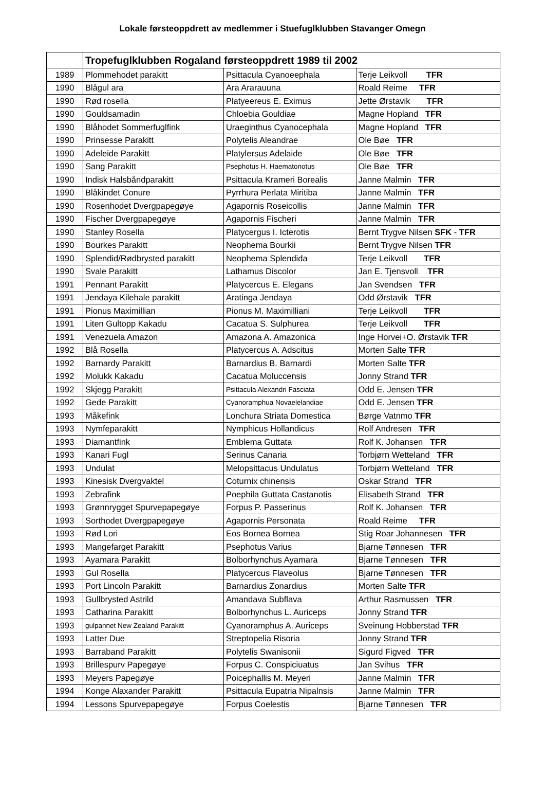Lokale førsteoppdrett av medlemmer i Stuefuglklubben Stavanger Omegn
| | Tropefuglklubben Rogaland førsteoppdrett 1989 til 2002 | | |
| --- | --- | --- | --- |
| 1989 | Plommehodet parakitt | Psittacula Cyanoeephala | Terje Leikvoll TFR |
| 1990 | Blågul ara | Ara Ararauuna | Roald Reime TFR |
| 1990 | Rød rosella | Platyeereus E. Eximus | Jette Ørstavik TFR |
| 1990 | Gouldsamadin | Chloebia Gouldiae | Magne Hopland TFR |
| 1990 | Blåhodet Sommerfuglfink | Uraeginthus Cyanocephala | Magne Hopland TFR |
| 1990 | Prinsesse Parakitt | Polytelis Aleandrae | Ole Bøe TFR |
| 1990 | Adeleide Parakitt | Platylersus Adelaide | Ole Bøe TFR |
| 1990 | Sang Parakitt | Psephotus H. Haematonotus | Ole Bøe TFR |
| 1990 | Indisk Halsbåndparakitt | Psittacula Krameri Borealis | Janne Malmin TFR |
| 1990 | Blåkindet Conure | Pyrrhura Perlata Miritiba | Janne Malmin TFR |
| 1990 | Rosenhodet Dvergpapegøye | Agapornis Roseicollis | Janne Malmin TFR |
| 1990 | Fischer Dvergpapegøye | Agapornis Fischeri | Janne Malmin TFR |
| 1990 | Stanley Rosella | Platycergus I. Icterotis | Bernt Trygve Nilsen SFK - TFR |
| 1990 | Bourkes Parakitt | Neophema Bourkii | Bernt Trygve Nilsen TFR |
| 1990 | Splendid/Rødbrysted parakitt | Neophema Splendida | Terje Leikvoll TFR |
| 1990 | Svale Parakitt | Lathamus Discolor | Jan E. Tjensvoll TFR |
| 1991 | Pennant Parakitt | Platycercus E. Elegans | Jan Svendsen TFR |
| 1991 | Jendaya Kilehale parakitt | Aratinga Jendaya | Odd Ørstavik TFR |
| 1991 | Pionus Maximillian | Pionus M. Maximilliani | Terje Leikvoll TFR |
| 1991 | Liten Gultopp Kakadu | Cacatua S. Sulphurea | Terje Leikvoll TFR |
| 1991 | Venezuela Amazon | Amazona A. Amazonica | Inge Horvei+O. Ørstavik TFR |
| 1992 | Blå Rosella | Platycercus A. Adscitus | Morten Salte TFR |
| 1992 | Barnardy Parakitt | Barnardius B. Barnardi | Morten Salte TFR |
| 1992 | Molukk Kakadu | Cacatua Moluccensis | Jonny Strand TFR |
| 1992 | Skjegg Parakitt | Psittacula Alexandri Fasciata | Odd E. Jensen TFR |
| 1992 | Gede Parakitt | Cyanoramphua Novaelelandiae | Odd E. Jensen TFR |
| 1993 | Måkefink | Lonchura Striata Domestica | Børge Vatnmo TFR |
| 1993 | Nymfeparakitt | Nymphicus Hollandicus | Rolf Andresen TFR |
| 1993 | Diamantfink | Emblema Guttata | Rolf K. Johansen TFR |
| 1993 | Kanari Fugl | Serinus Canaria | Torbjørn Wetteland TFR |
| 1993 | Undulat | Melopsittacus Undulatus | Torbjørn Wetteland TFR |
| 1993 | Kinesisk Dvergvaktel | Coturnix chinensis | Oskar Strand TFR |
| 1993 | Zebrafink | Poephila Guttata Castanotis | Elisabeth Strand TFR |
| 1993 | Grønnrygget Spurvepapegøye | Forpus P. Passerinus | Rolf K. Johansen TFR |
| 1993 | Sorthodet Dvergpapegøye | Agapornis Personata | Roald Reime TFR |
| 1993 | Rød Lori | Eos Bornea Bornea | Stig Roar Johannesen TFR |
| 1993 | Mangefarget Parakitt | Psephotus Varius | Bjarne Tønnesen TFR |
| 1993 | Ayamara Parakitt | Bolborhynchus Ayamara | Bjarne Tønnesen TFR |
| 1993 | Gul Rosella | Platycercus Flaveolus | Bjarne Tønnesen TFR |
| 1993 | Port Lincoln Parakitt | Barnardius Zonardius | Morten Salte TFR |
| 1993 | Gullbrysted Astrild | Amandava Subflava | Arthur Rasmussen TFR |
| 1993 | Catharina Parakitt | Bolborhynchus L. Auriceps | Jonny Strand TFR |
| 1993 | gulpannet New Zealand Parakitt | Cyanoramphus A. Auriceps | Sveinung Hobberstad TFR |
| 1993 | Latter Due | Streptopelia Risoria | Jonny Strand TFR |
| 1993 | Barraband Parakitt | Polytelis Swanisonii | Sigurd Figved TFR |
| 1993 | Brillespurv Papegøye | Forpus C. Conspiciuatus | Jan Svihus TFR |
| 1993 | Meyers Papegøye | Poicephallis M. Meyeri | Janne Malmin TFR |
| 1994 | Konge Alaxander Parakitt | Psittacula Eupatria Nipalnsis | Janne Malmin TFR |
| 1994 | Lessons Spurvepapegøye | Forpus Coelestis | Bjarne Tønnesen TFR |